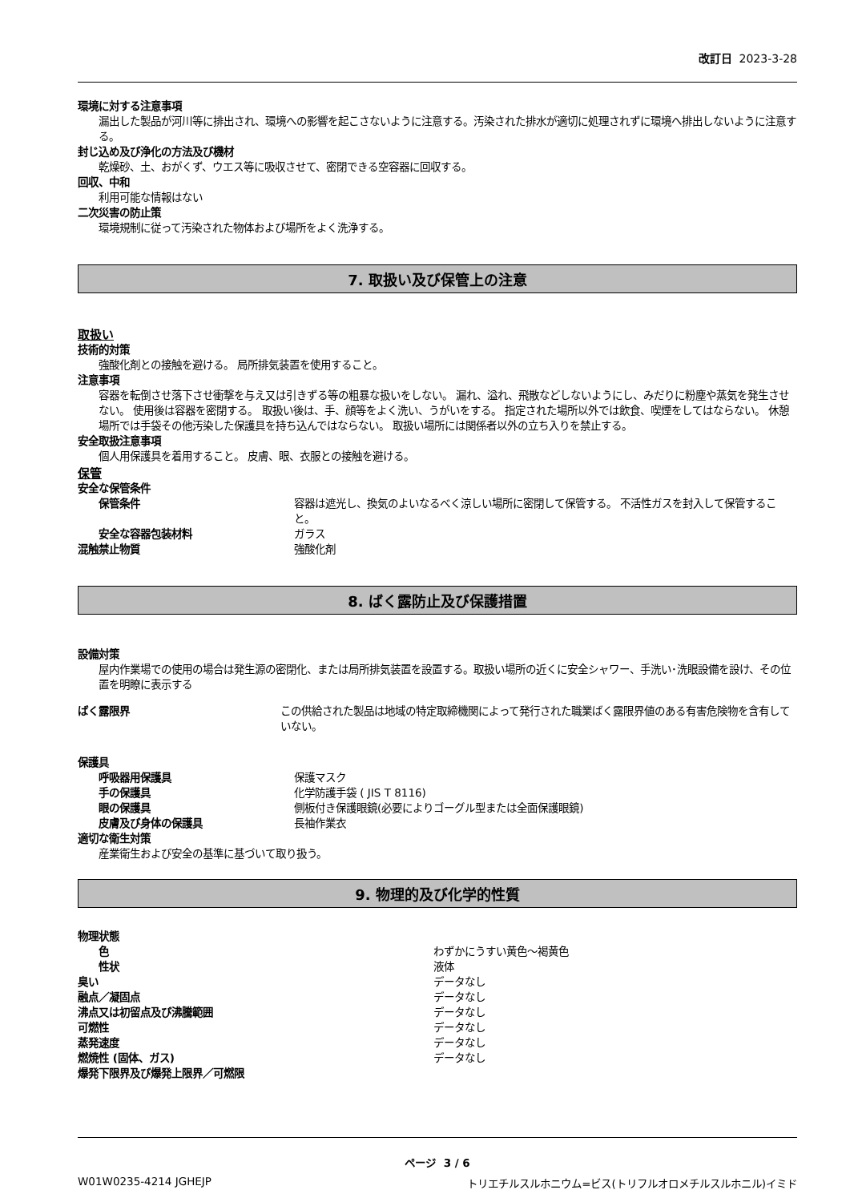改訂日 2023-3-28
環境に対する注意事項
漏出した製品が河川等に排出され、環境への影響を起こさないように注意する。汚染された排水が適切に処理されずに環境へ排出しないように注意する。
封じ込め及び浄化の方法及び機材
乾燥砂、土、おがくず、ウエス等に吸収させて、密閉できる空容器に回収する。
回収、中和
利用可能な情報はない
二次災害の防止策
環境規制に従って汚染された物体および場所をよく洗浄する。
7. 取扱い及び保管上の注意
取扱い
技術的対策
強酸化剤との接触を避ける。 局所排気装置を使用すること。
注意事項
容器を転倒させ落下させ衝撃を与え又は引きずる等の粗暴な扱いをしない。 漏れ、溢れ、飛散などしないようにし、みだりに粉塵や蒸気を発生させない。 使用後は容器を密閉する。 取扱い後は、手、顔等をよく洗い、うがいをする。 指定された場所以外では飲食、喫煙をしてはならない。 休憩場所では手袋その他汚染した保護具を持ち込んではならない。 取扱い場所には関係者以外の立ち入りを禁止する。
安全取扱注意事項
個人用保護具を着用すること。 皮膚、眼、衣服との接触を避ける。
保管
安全な保管条件
保管条件 容器は遮光し、換気のよいなるべく涼しい場所に密閉して保管する。 不活性ガスを封入して保管すること。
安全な容器包装材料 ガラス
混触禁止物質 強酸化剤
8. ばく露防止及び保護措置
設備対策
屋内作業場での使用の場合は発生源の密閉化、または局所排気装置を設置する。取扱い場所の近くに安全シャワー、手洗い･洗眼設備を設け、その位置を明瞭に表示する
ばく露限界 この供給された製品は地域の特定取締機関によって発行された職業ばく露限界値のある有害危険物を含有していない。
保護具
呼吸器用保護具 保護マスク
手の保護具 化学防護手袋 ( JIS T 8116)
眼の保護具 側板付き保護眼鏡(必要によりゴーグル型または全面保護眼鏡)
皮膚及び身体の保護具 長袖作業衣
適切な衛生対策
産業衛生および安全の基準に基づいて取り扱う。
9. 物理的及び化学的性質
物理状態
色 わずかにうすい黄色～褐黄色
性状 液体
臭い データなし
融点／凝固点 データなし
沸点又は初留点及び沸騰範囲 データなし
可燃性 データなし
蒸発速度 データなし
燃焼性 (固体、ガス) データなし
爆発下限界及び爆発上限界／可燃限
ページ 3 / 6
W01W0235-4214 JGHEJP トリエチルスルホニウム=ビス(トリフルオロメチルスルホニル)イミド